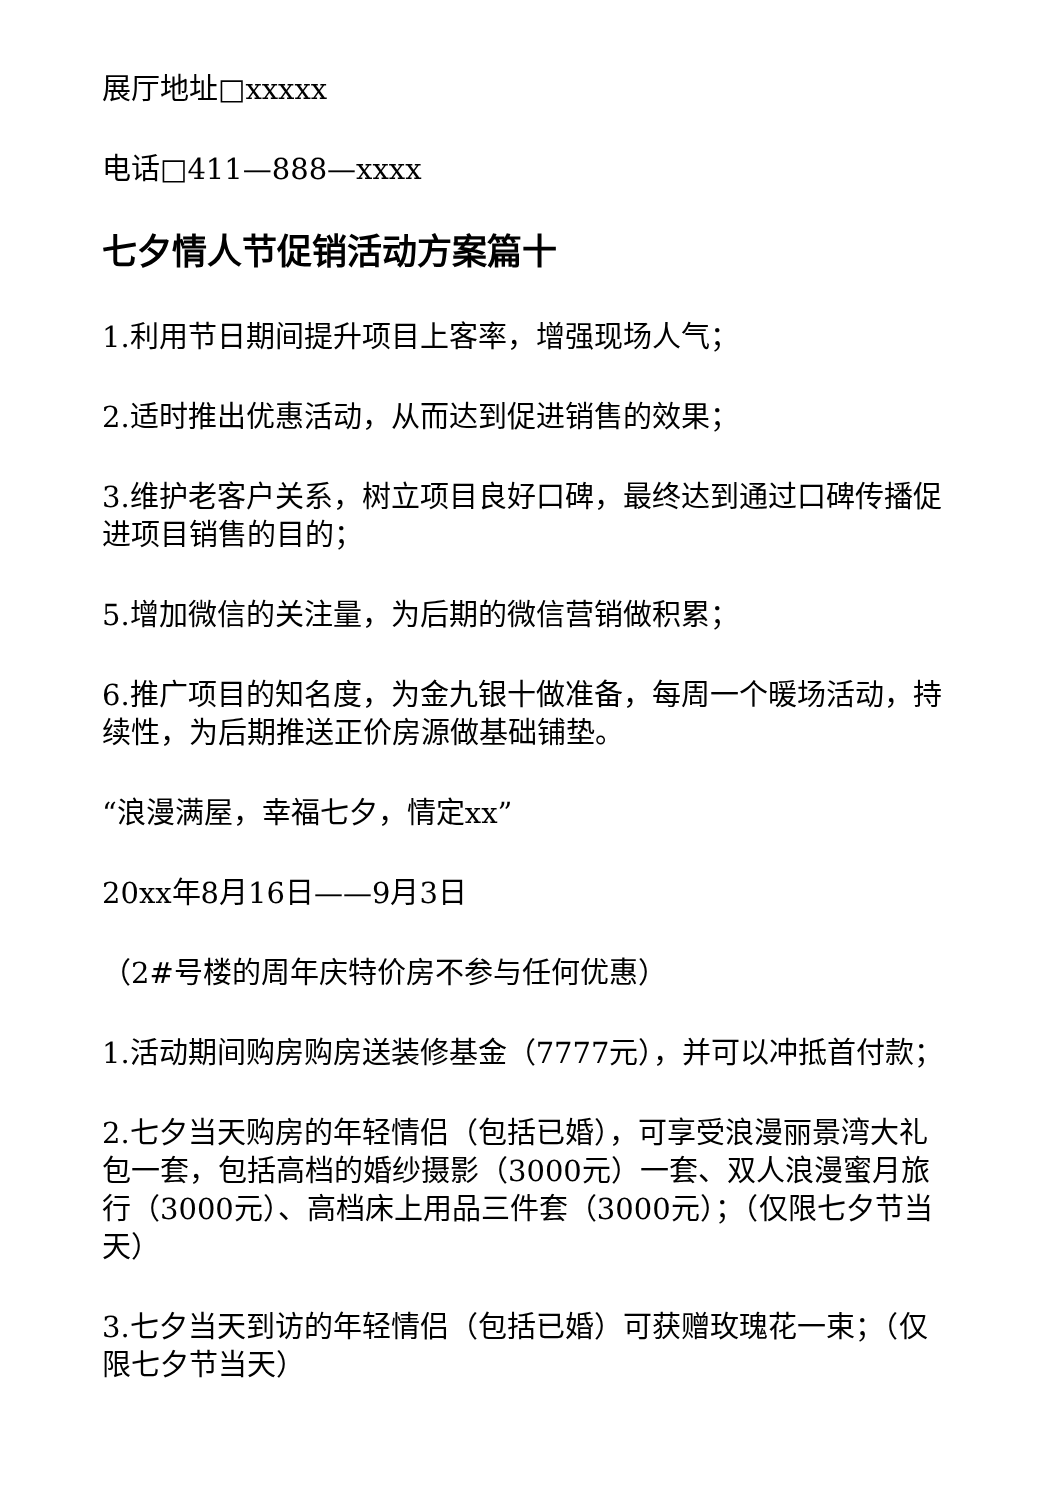展厅地址□xxxxx
电话□411—888—xxxx
七夕情人节促销活动方案篇十
1.利用节日期间提升项目上客率，增强现场人气；
2.适时推出优惠活动，从而达到促进销售的效果；
3.维护老客户关系，树立项目良好口碑，最终达到通过口碑传播促进项目销售的目的；
5.增加微信的关注量，为后期的微信营销做积累；
6.推广项目的知名度，为金九银十做准备，每周一个暖场活动，持续性，为后期推送正价房源做基础铺垫。
“浪漫满屋，幸福七夕，情定xx”
20xx年8月16日——9月3日
（2#号楼的周年庆特价房不参与任何优惠）
1.活动期间购房购房送装修基金（7777元），并可以冲抵首付款；
2.七夕当天购房的年轻情侣（包括已婚），可享受浪漫丽景湾大礼包一套，包括高档的婚纱摄影（3000元）一套、双人浪漫蜜月旅行（3000元）、高档床上用品三件套（3000元）；（仅限七夕节当天）
3.七夕当天到访的年轻情侣（包括已婚）可获赠玫瑰花一束；（仅限七夕节当天）